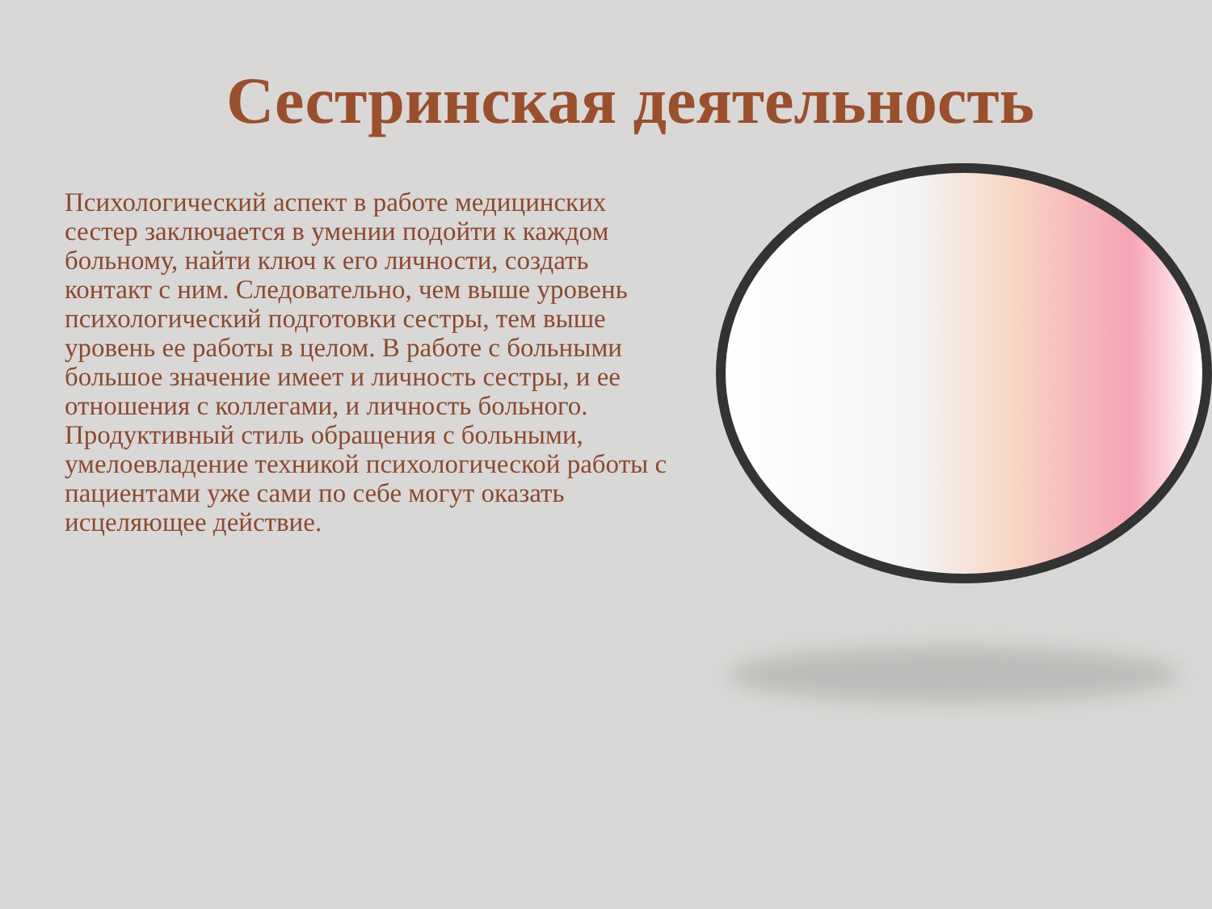Сестринская деятельность
Психологический аспект в работе медицинских сестер заключается в умении подойти к каждом больному, найти ключ к его личности, создать контакт с ним. Следовательно, чем выше уровень психологический подготовки сестры, тем выше уровень ее работы в целом. В работе с больными большое значение имеет и личность сестры, и ее отношения с коллегами, и личность больного. Продуктивный стиль обращения с больными, умелоевладение техникой психологической работы с пациентами уже сами по себе могут оказать исцеляющее действие.